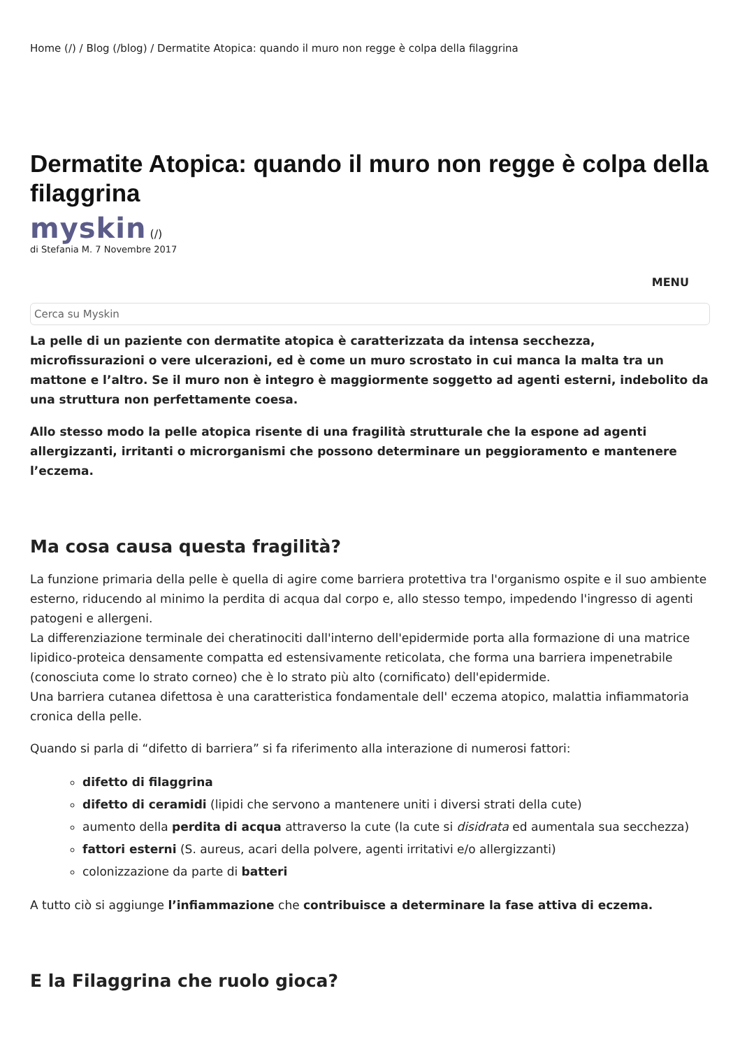Home (/) / Blog (/blog) / Dermatite Atopica: quando il muro non regge è colpa della filaggrina
Dermatite Atopica: quando il muro non regge è colpa della filaggrina
myskin (/)
di Stefania M. 7 Novembre 2017
MENU
Cerca su Myskin
La pelle di un paziente con dermatite atopica è caratterizzata da intensa secchezza, microfissurazioni o vere ulcerazioni, ed è come un muro scrostato in cui manca la malta tra un mattone e l’altro. Se il muro non è integro è maggiormente soggetto ad agenti esterni, indebolito da una struttura non perfettamente coesa.
Allo stesso modo la pelle atopica risente di una fragilità strutturale che la espone ad agenti allergizzanti, irritanti o microrganismi che possono determinare un peggioramento e mantenere l’eczema.
Ma cosa causa questa fragilità?
La funzione primaria della pelle è quella di agire come barriera protettiva tra l'organismo ospite e il suo ambiente esterno, riducendo al minimo la perdita di acqua dal corpo e, allo stesso tempo, impedendo l'ingresso di agenti patogeni e allergeni.
La differenziazione terminale dei cheratinociti dall'interno dell'epidermide porta alla formazione di una matrice lipidico-proteica densamente compatta ed estensivamente reticolata, che forma una barriera impenetrabile (conosciuta come lo strato corneo) che è lo strato più alto (cornificato) dell'epidermide.
Una barriera cutanea difettosa è una caratteristica fondamentale dell' eczema atopico, malattia infiammatoria cronica della pelle.
Quando si parla di “difetto di barriera” si fa riferimento alla interazione di numerosi fattori:
difetto di filaggrina
difetto di ceramidi (lipidi che servono a mantenere uniti i diversi strati della cute)
aumento della perdita di acqua attraverso la cute (la cute si disidrata ed aumentala sua secchezza)
fattori esterni (S. aureus, acari della polvere, agenti irritativi e/o allergizzanti)
colonizzazione da parte di batteri
A tutto ciò si aggiunge l’infiammazione che contribuisce a determinare la fase attiva di eczema.
E la Filaggrina che ruolo gioca?